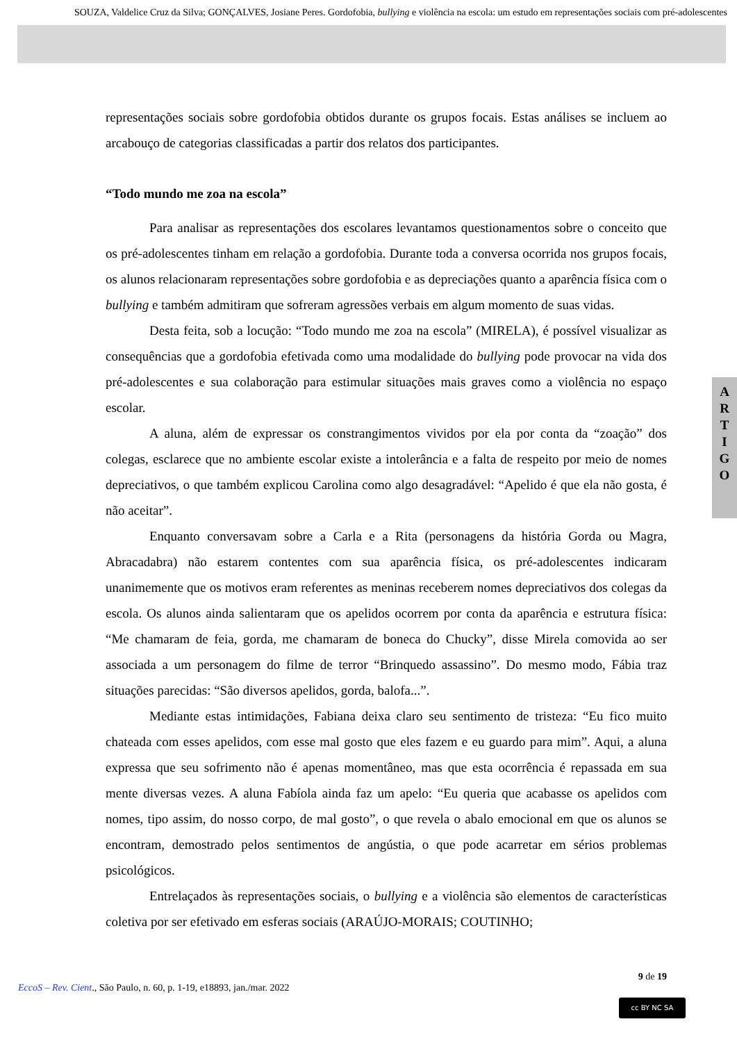SOUZA, Valdelice Cruz da Silva; GONÇALVES, Josiane Peres. Gordofobia, bullying e violência na escola: um estudo em representações sociais com pré-adolescentes
A
R
T
I
G
O
representações sociais sobre gordofobia obtidos durante os grupos focais. Estas análises se incluem ao arcabouço de categorias classificadas a partir dos relatos dos participantes.
“Todo mundo me zoa na escola”
Para analisar as representações dos escolares levantamos questionamentos sobre o conceito que os pré-adolescentes tinham em relação a gordofobia. Durante toda a conversa ocorrida nos grupos focais, os alunos relacionaram representações sobre gordofobia e as depreciações quanto a aparência física com o bullying e também admitiram que sofreram agressões verbais em algum momento de suas vidas.
Desta feita, sob a locução: “Todo mundo me zoa na escola” (MIRELA), é possível visualizar as consequências que a gordofobia efetivada como uma modalidade do bullying pode provocar na vida dos pré-adolescentes e sua colaboração para estimular situações mais graves como a violência no espaço escolar.
A aluna, além de expressar os constrangimentos vividos por ela por conta da “zoação” dos colegas, esclarece que no ambiente escolar existe a intolerância e a falta de respeito por meio de nomes depreciativos, o que também explicou Carolina como algo desagradável: “Apelido é que ela não gosta, é não aceitar”.
Enquanto conversavam sobre a Carla e a Rita (personagens da história Gorda ou Magra, Abracadabra) não estarem contentes com sua aparência física, os pré-adolescentes indicaram unanimemente que os motivos eram referentes as meninas receberem nomes depreciativos dos colegas da escola. Os alunos ainda salientaram que os apelidos ocorrem por conta da aparência e estrutura física: “Me chamaram de feia, gorda, me chamaram de boneca do Chucky”, disse Mirela comovida ao ser associada a um personagem do filme de terror “Brinquedo assassino”. Do mesmo modo, Fábia traz situações parecidas: “São diversos apelidos, gorda, balofa...”.
Mediante estas intimidações, Fabiana deixa claro seu sentimento de tristeza: “Eu fico muito chateada com esses apelidos, com esse mal gosto que eles fazem e eu guardo para mim”. Aqui, a aluna expressa que seu sofrimento não é apenas momentâneo, mas que esta ocorrência é repassada em sua mente diversas vezes. A aluna Fabíola ainda faz um apelo: “Eu queria que acabasse os apelidos com nomes, tipo assim, do nosso corpo, de mal gosto”, o que revela o abalo emocional em que os alunos se encontram, demostrado pelos sentimentos de angústia, o que pode acarretar em sérios problemas psicológicos.
Entrelaçados às representações sociais, o bullying e a violência são elementos de características coletiva por ser efetivado em esferas sociais (ARAÚJO-MORAIS; COUTINHO;
9 de 19
EccoS – Rev. Cient., São Paulo, n. 60, p. 1-19, e18893, jan./mar. 2022
cc BY NC SA